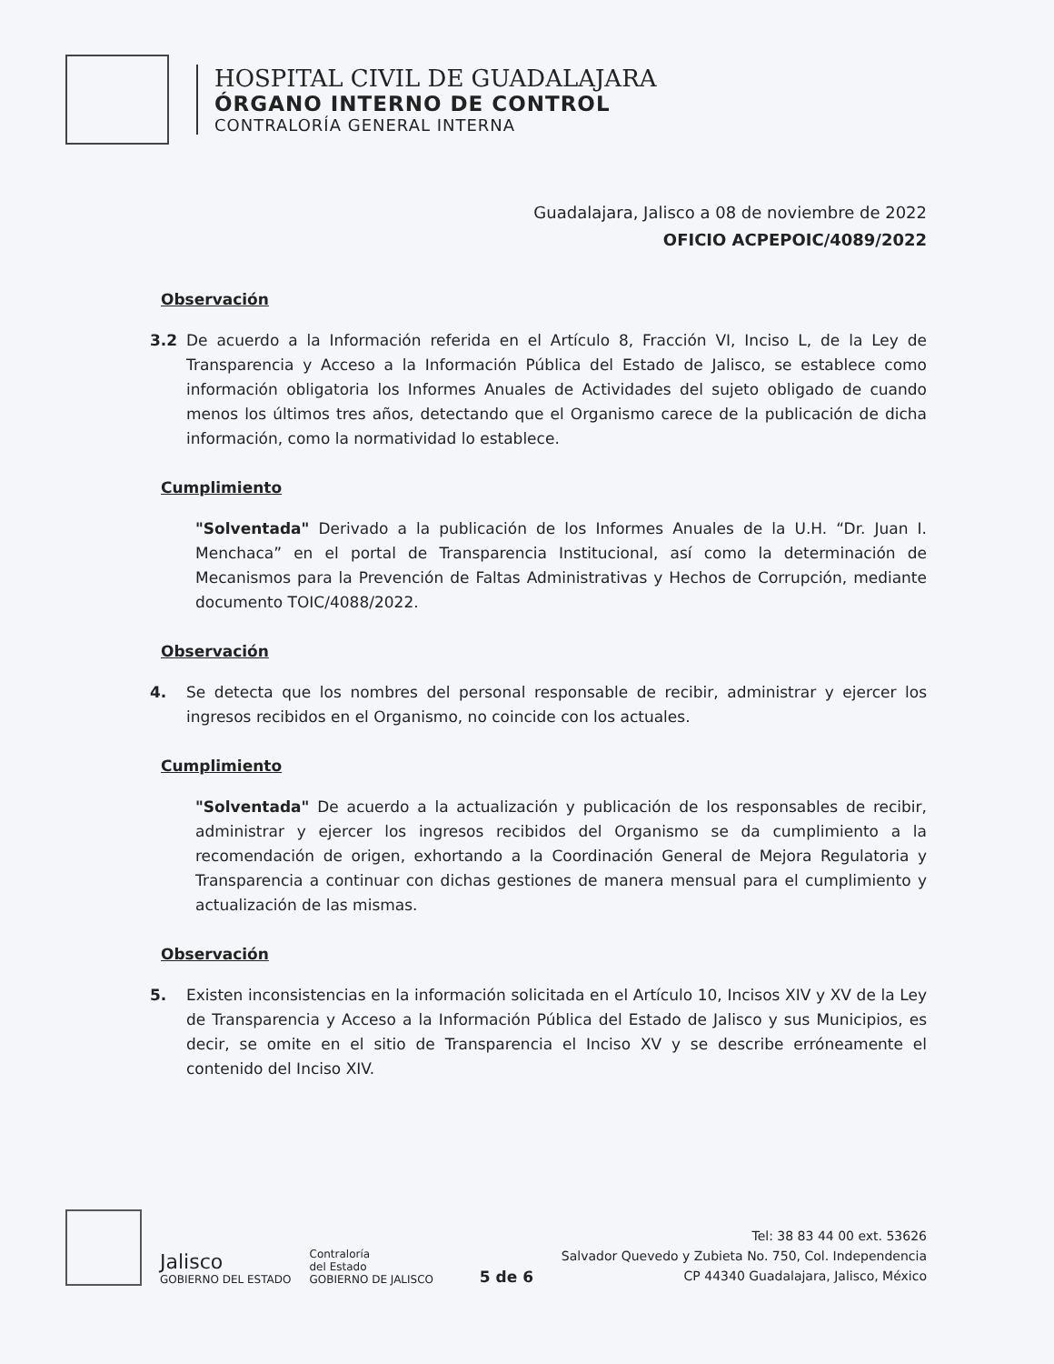HOSPITAL CIVIL DE GUADALAJARA
ÓRGANO INTERNO DE CONTROL
CONTRALORÍA GENERAL INTERNA
Guadalajara, Jalisco a 08 de noviembre de 2022
OFICIO ACPEPOIC/4089/2022
Observación
3.2 De acuerdo a la Información referida en el Artículo 8, Fracción VI, Inciso L, de la Ley de Transparencia y Acceso a la Información Pública del Estado de Jalisco, se establece como información obligatoria los Informes Anuales de Actividades del sujeto obligado de cuando menos los últimos tres años, detectando que el Organismo carece de la publicación de dicha información, como la normatividad lo establece.
Cumplimiento
"Solventada" Derivado a la publicación de los Informes Anuales de la U.H. “Dr. Juan I. Menchaca” en el portal de Transparencia Institucional, así como la determinación de Mecanismos para la Prevención de Faltas Administrativas y Hechos de Corrupción, mediante documento TOIC/4088/2022.
Observación
4. Se detecta que los nombres del personal responsable de recibir, administrar y ejercer los ingresos recibidos en el Organismo, no coincide con los actuales.
Cumplimiento
"Solventada" De acuerdo a la actualización y publicación de los responsables de recibir, administrar y ejercer los ingresos recibidos del Organismo se da cumplimiento a la recomendación de origen, exhortando a la Coordinación General de Mejora Regulatoria y Transparencia a continuar con dichas gestiones de manera mensual para el cumplimiento y actualización de las mismas.
Observación
5. Existen inconsistencias en la información solicitada en el Artículo 10, Incisos XIV y XV de la Ley de Transparencia y Acceso a la Información Pública del Estado de Jalisco y sus Municipios, es decir, se omite en el sitio de Transparencia el Inciso XV y se describe erróneamente el contenido del Inciso XIV.
Jalisco
GOBIERNO DEL ESTADO
Contraloría
del Estado
GOBIERNO DE JALISCO
5 de 6
Tel: 38 83 44 00 ext. 53626
Salvador Quevedo y Zubieta No. 750, Col. Independencia
CP 44340 Guadalajara, Jalisco, México